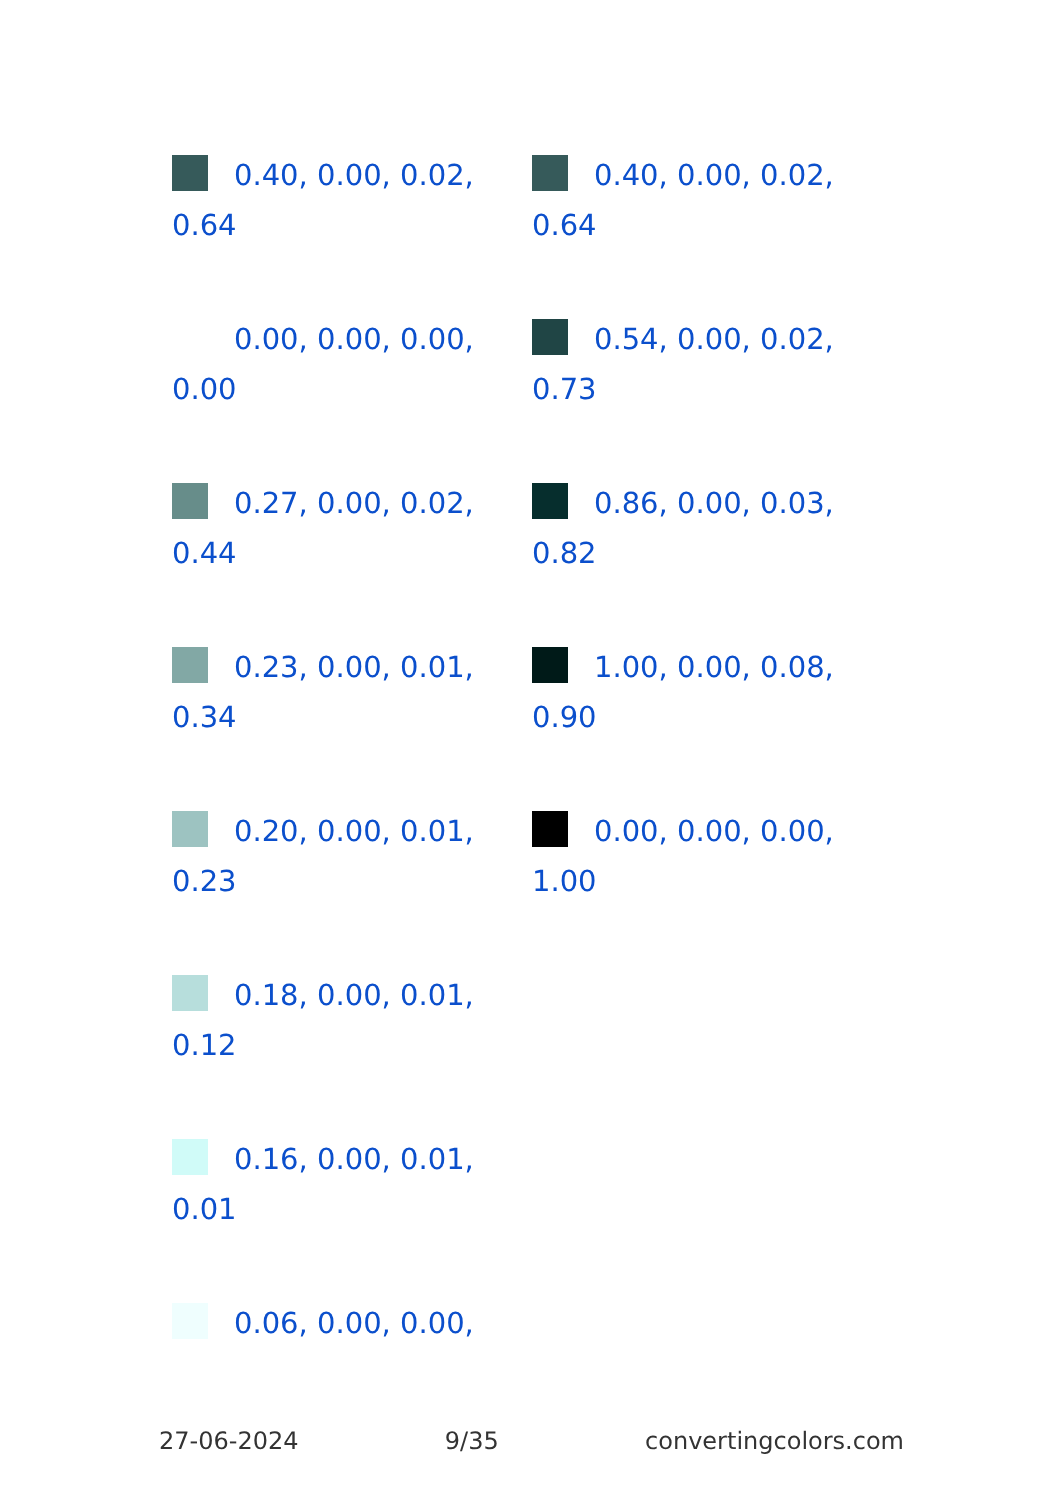0.40, 0.00, 0.02,
0.64
0.00, 0.00, 0.00,
0.00
0.27, 0.00, 0.02,
0.44
0.23, 0.00, 0.01,
0.34
0.20, 0.00, 0.01,
0.23
0.18, 0.00, 0.01,
0.12
0.16, 0.00, 0.01,
0.01
0.06, 0.00, 0.00,
0.40, 0.00, 0.02,
0.64
0.54, 0.00, 0.02,
0.73
0.86, 0.00, 0.03,
0.82
1.00, 0.00, 0.08,
0.90
0.00, 0.00, 0.00,
1.00
27-06-2024 9/35 convertingcolors.com